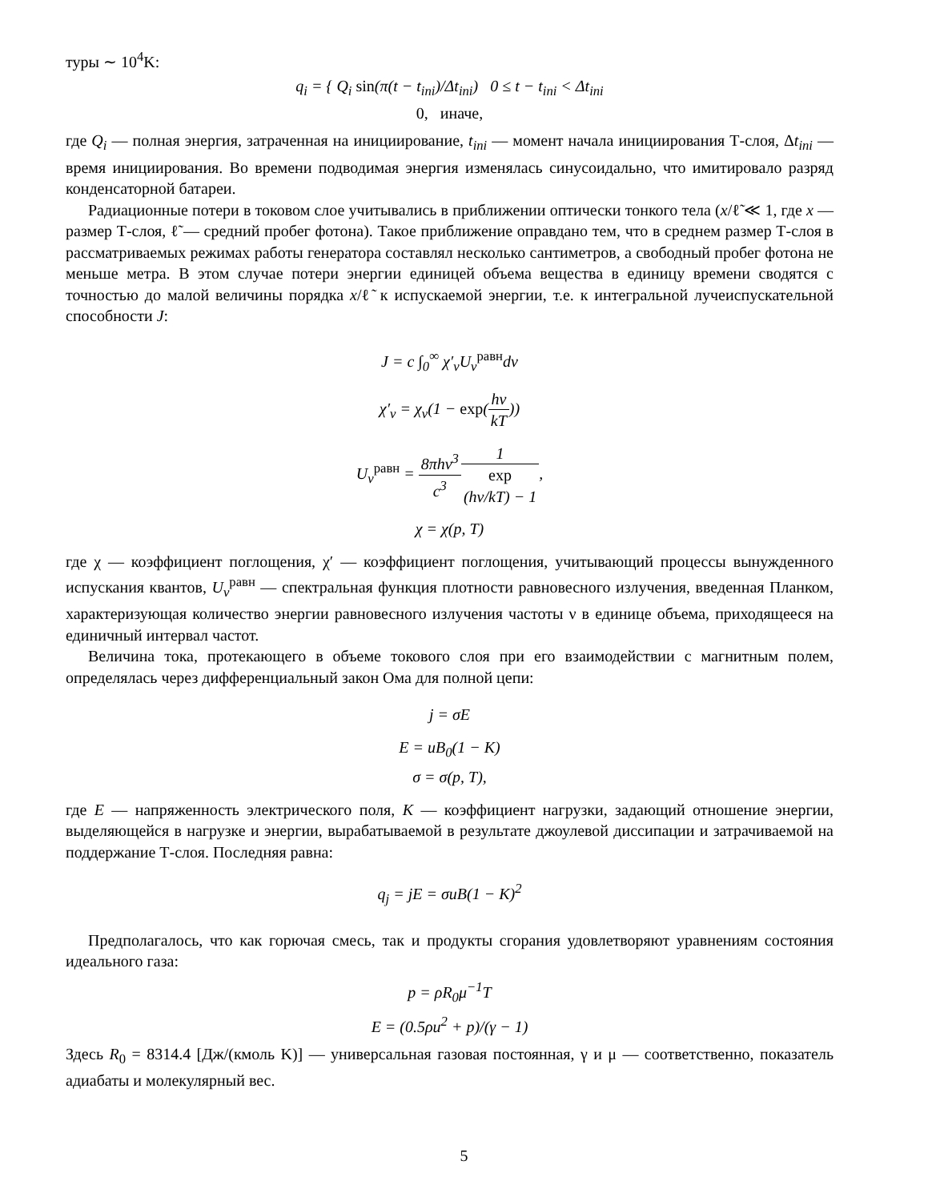туры ∼ 10<sup>4</sup>K:
q<sub>i</sub> = { Q<sub>i</sub> sin(π(t − t<sub>ini</sub>)/Δt<sub>ini</sub>) 0 ≤ t − t<sub>ini</sub> < Δt<sub>ini</sub>
0, иначе,
где Q<sub>i</sub> — полная энергия, затраченная на инициирование, t<sub>ini</sub> — момент начала инициирования Т-слоя, Δt<sub>ini</sub> — время инициирования. Во времени подводимая энергия изменялась синусоидально, что имитировало разряд конденсаторной батареи.
Радиационные потери в токовом слое учитывались в приближении оптически тонкого тела (x/ℓ̃ ≪ 1, где x — размер Т-слоя, ℓ̃ — средний пробег фотона). Такое приближение оправдано тем, что в среднем размер Т-слоя в рассматриваемых режимах работы генератора составлял несколько сантиметров, а свободный пробег фотона не меньше метра. В этом случае потери энергии единицей объема вещества в единицу времени сводятся с точностью до малой величины порядка x/ℓ̃ к испускаемой энергии, т.е. к интегральной лучеиспускательной способности J:
J = c ∫<sub>0</sub><sup>∞</sup> χ′<sub>ν</sub>U<sub>ν</sub><sup>равн</sup>dν
χ′<sub>ν</sub> = χ<sub>ν</sub>(1 − exp(hν kT))
U<sub>ν</sub><sup>равн</sup> = 8πhν<sup>3</sup> c<sup>3</sup>1 exp
(hν/kT) − 1,
χ = χ(p, T)
где χ — коэффициент поглощения, χ′ — коэффициент поглощения, учитывающий процессы вынужденного испускания квантов, U<sub>ν</sub><sup>равн</sup> — спектральная функция плотности равновесного излучения, введенная Планком, характеризующая количество энергии равновесного излучения частоты ν в единице объема, приходящееся на единичный интервал частот.
Величина тока, протекающего в объеме токового слоя при его взаимодействии с магнитным полем, определялась через дифференциальный закон Ома для полной цепи:
j = σE
E = uB<sub>0</sub>(1 − K)
σ = σ(p, T),
где E — напряженность электрического поля, K — коэффициент нагрузки, задающий отношение энергии, выделяющейся в нагрузке и энергии, вырабатываемой в результате джоулевой диссипации и затрачиваемой на поддержание Т-слоя. Последняя равна:
q<sub>j</sub> = jE = σuB(1 − K)<sup>2</sup>
Предполагалось, что как горючая смесь, так и продукты сгорания удовлетворяют уравнениям состояния идеального газа:
p = ρR<sub>0</sub>μ<sup>−1</sup>T
E = (0.5ρu<sup>2</sup> + p)/(γ − 1)
Здесь R<sub>0</sub> = 8314.4 [Дж/(кмоль K)] — универсальная газовая постоянная, γ и μ — соответственно, показатель адиабаты и молекулярный вес.
5